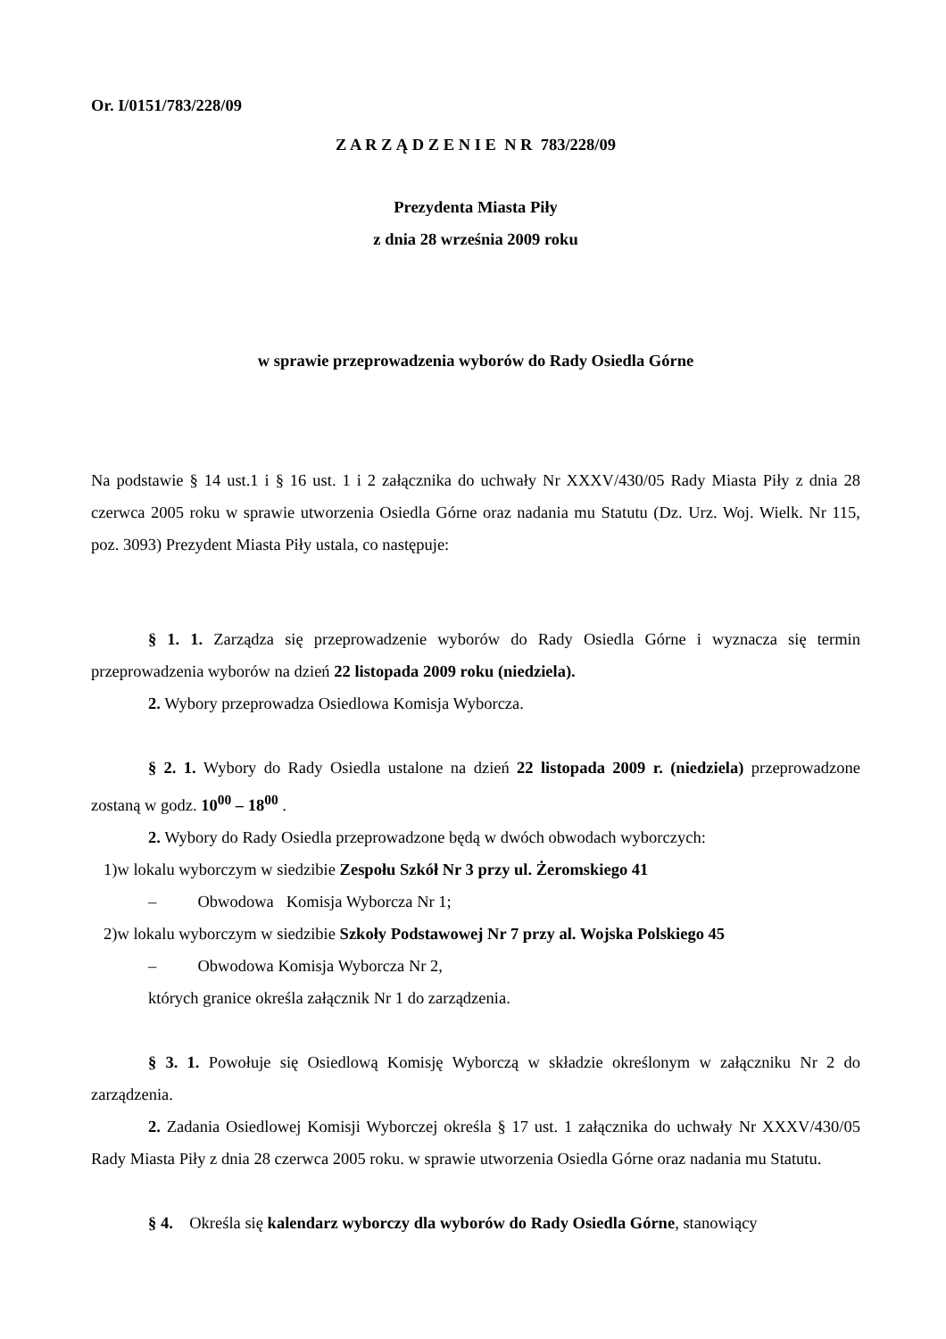Or. I/0151/783/228/09
Z A R Z Ą D Z E N I E N R 783/228/09
Prezydenta Miasta Piły
z dnia 28 września 2009 roku
w sprawie przeprowadzenia wyborów do Rady Osiedla Górne
Na podstawie § 14 ust.1 i § 16 ust. 1 i 2 załącznika do uchwały Nr XXXV/430/05 Rady Miasta Piły z dnia 28 czerwca 2005 roku w sprawie utworzenia Osiedla Górne oraz nadania mu Statutu (Dz. Urz. Woj. Wielk. Nr 115, poz. 3093) Prezydent Miasta Piły ustala, co następuje:
§ 1. 1. Zarządza się przeprowadzenie wyborów do Rady Osiedla Górne i wyznacza się termin przeprowadzenia wyborów na dzień 22 listopada 2009 roku (niedziela).
2. Wybory przeprowadza Osiedlowa Komisja Wyborcza.
§ 2. 1. Wybory do Rady Osiedla ustalone na dzień 22 listopada 2009 r. (niedziela) przeprowadzone zostaną w godz. 10<sup>00</sup> – 18<sup>00</sup> .
2. Wybory do Rady Osiedla przeprowadzone będą w dwóch obwodach wyborczych:
1)w lokalu wyborczym w siedzibie Zespołu Szkół Nr 3 przy ul. Żeromskiego 41
– Obwodowa Komisja Wyborcza Nr 1;
2)w lokalu wyborczym w siedzibie Szkoły Podstawowej Nr 7 przy al. Wojska Polskiego 45
– Obwodowa Komisja Wyborcza Nr 2,
których granice określa załącznik Nr 1 do zarządzenia.
§ 3. 1. Powołuje się Osiedlową Komisję Wyborczą w składzie określonym w załączniku Nr 2 do zarządzenia.
2. Zadania Osiedlowej Komisji Wyborczej określa § 17 ust. 1 załącznika do uchwały Nr XXXV/430/05 Rady Miasta Piły z dnia 28 czerwca 2005 roku. w sprawie utworzenia Osiedla Górne oraz nadania mu Statutu.
§ 4. Określa się kalendarz wyborczy dla wyborów do Rady Osiedla Górne, stanowiący